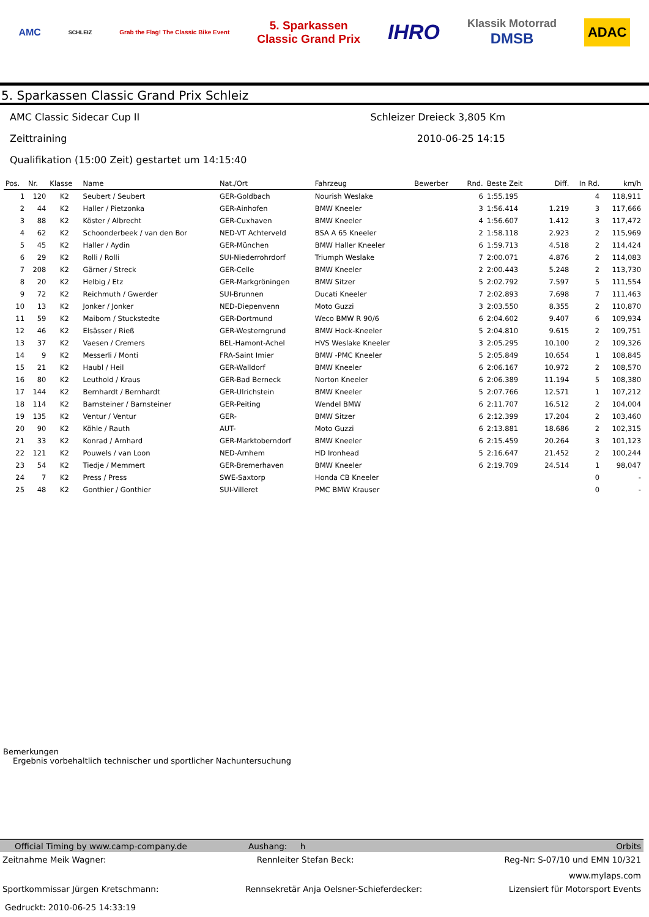AMC SCHLEIZ Grab the Flag! The Classic Bike Event 5. Sparkassen
Classic Grand Prix IHRO Klassik Motorrad
DMSB ADAC
5. Sparkassen Classic Grand Prix Schleiz
AMC Classic Sidecar Cup II Schleizer Dreieck 3,805 Km
Zeittraining 2010-06-25 14:15
Qualifikation (15:00 Zeit) gestartet um 14:15:40
| Pos. | Nr. | Klasse | Name | Nat./Ort | Fahrzeug | Bewerber | Rnd. | Beste Zeit | Diff. | In Rd. | km/h |
| --- | --- | --- | --- | --- | --- | --- | --- | --- | --- | --- | --- |
| 1 | 120 | K2 | Seubert / Seubert | GER-Goldbach | Nourish Weslake | | 6 | 1:55.195 | | 4 | 118,911 |
| 2 | 44 | K2 | Haller / Pietzonka | GER-Ainhofen | BMW Kneeler | | 3 | 1:56.414 | 1.219 | 3 | 117,666 |
| 3 | 88 | K2 | Köster / Albrecht | GER-Cuxhaven | BMW Kneeler | | 4 | 1:56.607 | 1.412 | 3 | 117,472 |
| 4 | 62 | K2 | Schoonderbeek / van den Bor | NED-VT Achterveld | BSA A 65 Kneeler | | 2 | 1:58.118 | 2.923 | 2 | 115,969 |
| 5 | 45 | K2 | Haller / Aydin | GER-München | BMW Haller Kneeler | | 6 | 1:59.713 | 4.518 | 2 | 114,424 |
| 6 | 29 | K2 | Rolli / Rolli | SUI-Niederrohrdorf | Triumph Weslake | | 7 | 2:00.071 | 4.876 | 2 | 114,083 |
| 7 | 208 | K2 | Gärner / Streck | GER-Celle | BMW Kneeler | | 2 | 2:00.443 | 5.248 | 2 | 113,730 |
| 8 | 20 | K2 | Helbig / Etz | GER-Markgröningen | BMW Sitzer | | 5 | 2:02.792 | 7.597 | 5 | 111,554 |
| 9 | 72 | K2 | Reichmuth / Gwerder | SUI-Brunnen | Ducati Kneeler | | 7 | 2:02.893 | 7.698 | 7 | 111,463 |
| 10 | 13 | K2 | Jonker / Jonker | NED-Diepenvenn | Moto Guzzi | | 3 | 2:03.550 | 8.355 | 2 | 110,870 |
| 11 | 59 | K2 | Maibom / Stuckstedte | GER-Dortmund | Weco BMW R 90/6 | | 6 | 2:04.602 | 9.407 | 6 | 109,934 |
| 12 | 46 | K2 | Elsässer / Rieß | GER-Westerngrund | BMW Hock-Kneeler | | 5 | 2:04.810 | 9.615 | 2 | 109,751 |
| 13 | 37 | K2 | Vaesen / Cremers | BEL-Hamont-Achel | HVS Weslake Kneeler | | 3 | 2:05.295 | 10.100 | 2 | 109,326 |
| 14 | 9 | K2 | Messerli / Monti | FRA-Saint Imier | BMW -PMC Kneeler | | 5 | 2:05.849 | 10.654 | 1 | 108,845 |
| 15 | 21 | K2 | Haubl / Heil | GER-Walldorf | BMW Kneeler | | 6 | 2:06.167 | 10.972 | 2 | 108,570 |
| 16 | 80 | K2 | Leuthold / Kraus | GER-Bad Berneck | Norton Kneeler | | 6 | 2:06.389 | 11.194 | 5 | 108,380 |
| 17 | 144 | K2 | Bernhardt / Bernhardt | GER-Ulrichstein | BMW Kneeler | | 5 | 2:07.766 | 12.571 | 1 | 107,212 |
| 18 | 114 | K2 | Barnsteiner / Barnsteiner | GER-Peiting | Wendel BMW | | 6 | 2:11.707 | 16.512 | 2 | 104,004 |
| 19 | 135 | K2 | Ventur / Ventur | GER- | BMW Sitzer | | 6 | 2:12.399 | 17.204 | 2 | 103,460 |
| 20 | 90 | K2 | Köhle / Rauth | AUT- | Moto Guzzi | | 6 | 2:13.881 | 18.686 | 2 | 102,315 |
| 21 | 33 | K2 | Konrad / Arnhard | GER-Marktoberndorf | BMW Kneeler | | 6 | 2:15.459 | 20.264 | 3 | 101,123 |
| 22 | 121 | K2 | Pouwels / van Loon | NED-Arnhem | HD Ironhead | | 5 | 2:16.647 | 21.452 | 2 | 100,244 |
| 23 | 54 | K2 | Tiedje / Memmert | GER-Bremerhaven | BMW Kneeler | | 6 | 2:19.709 | 24.514 | 1 | 98,047 |
| 24 | 7 | K2 | Press / Press | SWE-Saxtorp | Honda CB Kneeler | | | | | 0 | - |
| 25 | 48 | K2 | Gonthier / Gonthier | SUI-Villeret | PMC BMW Krauser | | | | | 0 | - |
Bemerkungen
Ergebnis vorbehaltlich technischer und sportlicher Nachuntersuchung
Official Timing by www.camp-company.de Aushang: h Orbits
Zeitnahme Meik Wagner: Rennleiter Stefan Beck: Reg-Nr: S-07/10 und EMN 10/321
www.mylaps.com
Sportkommissar Jürgen Kretschmann: Rennsekretär Anja Oelsner-Schieferdecker: Lizensiert für Motorsport Events
Gedruckt: 2010-06-25 14:33:19